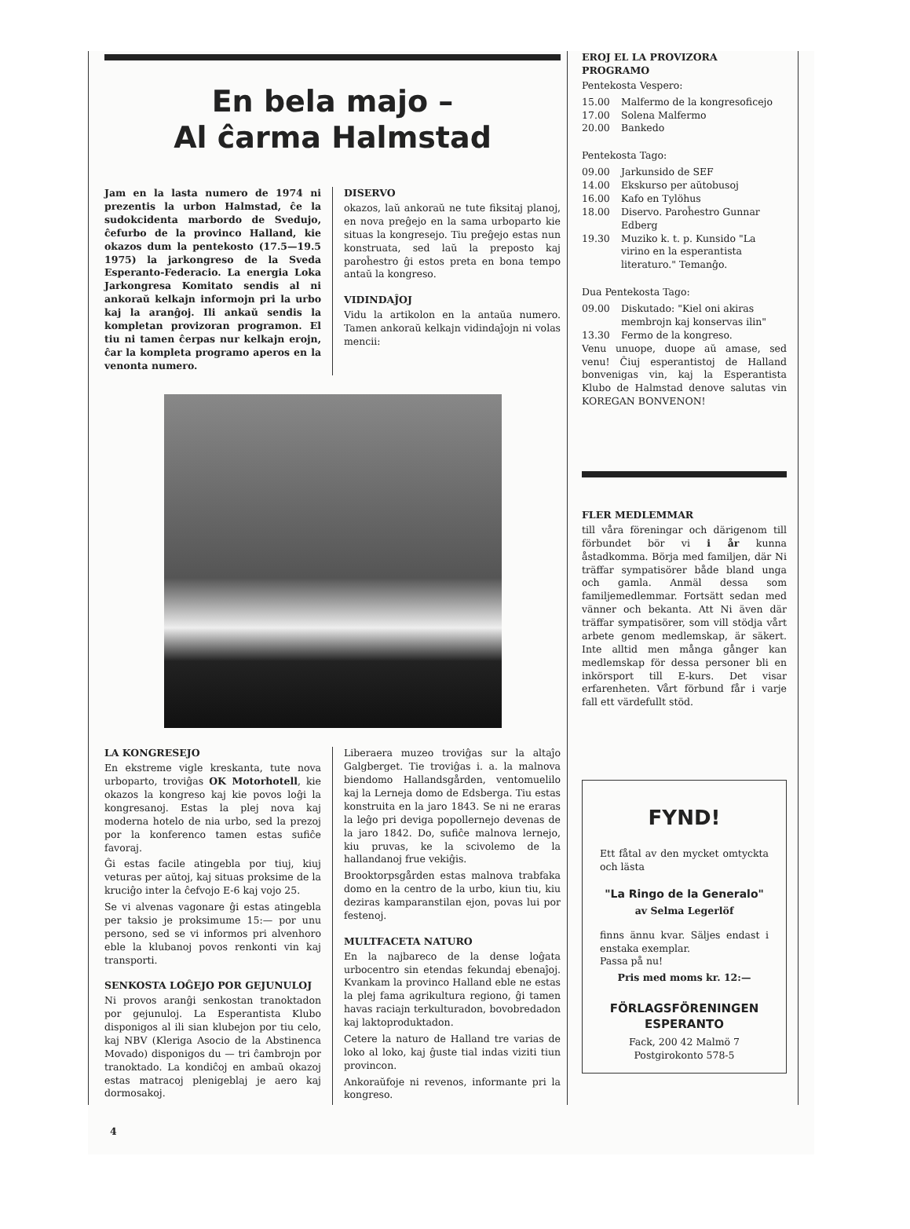En bela majo –
Al ĉarma Halmstad
Jam en la lasta numero de 1974 ni prezentis la urbon Halmstad, ĉe la sudokcidenta marbordo de Svedujo, ĉefurbo de la provinco Halland, kie okazos dum la pentekosto (17.5—19.5 1975) la jarkongreso de la Sveda Esperanto-Federacio. La energia Loka Jarkongresa Komitato sendis al ni ankoraŭ kelkajn informojn pri la urbo kaj la aranĝoj. Ili ankaŭ sendis la kompletan provizoran programon. El tiu ni tamen ĉerpas nur kelkajn erojn, ĉar la kompleta programo aperos en la venonta numero.
DISERVO
okazos, laŭ ankoraŭ ne tute fiksitaj planoj, en nova preĝejo en la sama urboparto kie situas la kongresejo. Tiu preĝejo estas nun konstruata, sed laŭ la preposto kaj paroĥestro ĝi estos preta en bona tempo antaŭ la kongreso.
VIDINDAĴOJ
Vidu la artikolon en la antaŭa numero. Tamen ankoraŭ kelkajn vidindaĵojn ni volas mencii:
LA KONGRESEJO
En ekstreme vigle kreskanta, tute nova urboparto, troviĝas OK Motorhotell, kie okazos la kongreso kaj kie povos loĝi la kongresanoj. Estas la plej nova kaj moderna hotelo de nia urbo, sed la prezoj por la konferenco tamen estas sufiĉe favoraj.
Ĝi estas facile atingebla por tiuj, kiuj veturas per aŭtoj, kaj situas proksime de la kruciĝo inter la ĉefvojo E-6 kaj vojo 25.
Se vi alvenas vagonare ĝi estas atingebla per taksio je proksimume 15:— por unu persono, sed se vi informos pri alvenhoro eble la klubanoj povos renkonti vin kaj transporti.
SENKOSTA LOĜEJO POR GEJUNULOJ
Ni provos aranĝi senkostan tranoktadon por gejunuloj. La Esperantista Klubo disponigos al ili sian klubejon por tiu celo, kaj NBV (Kleriga Asocio de la Abstinenca Movado) disponigos du — tri ĉambrojn por tranoktado. La kondiĉoj en ambaŭ okazoj estas matracoj plenigeblaj je aero kaj dormosakoj.
Liberaera muzeo troviĝas sur la altaĵo Galgberget. Tie troviĝas i. a. la malnova biendomo Hallandsgården, ventomuelilo kaj la Lerneja domo de Edsberga. Tiu estas konstruita en la jaro 1843. Se ni ne eraras la leĝo pri deviga popollernejo devenas de la jaro 1842. Do, sufiĉe malnova lernejo, kiu pruvas, ke la scivolemo de la hallandanoj frue vekiĝis.
Brooktorpsgården estas malnova trabfaka domo en la centro de la urbo, kiun tiu, kiu deziras kamparanstilan ejon, povas lui por festenoj.
MULTFACETA NATURO
En la najbareco de la dense loĝata urbocentro sin etendas fekundaj ebenaĵoj. Kvankam la provinco Halland eble ne estas la plej fama agrikultura regiono, ĝi tamen havas raciajn terkulturadon, bovobredadon kaj laktoproduktadon.
Cetere la naturo de Halland tre varias de loko al loko, kaj ĝuste tial indas viziti tiun provincon.
Ankoraŭfoje ni revenos, informante pri la kongreso.
EROJ EL LA PROVIZORA PROGRAMO
Pentekosta Vespero:
15.00 Malfermo de la kongresoficejo
17.00 Solena Malfermo
20.00 Bankedo
Pentekosta Tago:
09.00 Jarkunsido de SEF
14.00 Ekskurso per aŭtobusoj
16.00 Kafo en Tylöhus
18.00 Diservo. Paroĥestro Gunnar Edberg
19.30 Muziko k. t. p. Kunsido "La virino en la esperantista literaturo." Temanĝo.
Dua Pentekosta Tago:
09.00 Diskutado: "Kiel oni akiras membrojn kaj konservas ilin"
13.30 Fermo de la kongreso.
Venu unuope, duope aŭ amase, sed venu! Ĉiuj esperantistoj de Halland bonvenigas vin, kaj la Esperantista Klubo de Halmstad denove salutas vin KOREGAN BONVENON!
FLER MEDLEMMAR
till våra föreningar och därigenom till förbundet bör vi i år kunna åstadkomma. Börja med familjen, där Ni träffar sympatisörer både bland unga och gamla. Anmäl dessa som familjemedlemmar. Fortsätt sedan med vänner och bekanta. Att Ni även där träffar sympatisörer, som vill stödja vårt arbete genom medlemskap, är säkert. Inte alltid men många gånger kan medlemskap för dessa personer bli en inkörsport till E-kurs. Det visar erfarenheten. Vårt förbund får i varje fall ett värdefullt stöd.
FYND!
Ett fåtal av den mycket omtyckta och lästa
"La Ringo de la Generalo"
av Selma Legerlöf
finns ännu kvar. Säljes endast i enstaka exemplar.
Passa på nu!
Pris med moms kr. 12:—
FÖRLAGSFÖRENINGEN
ESPERANTO
Fack, 200 42 Malmö 7
Postgirokonto 578-5
4